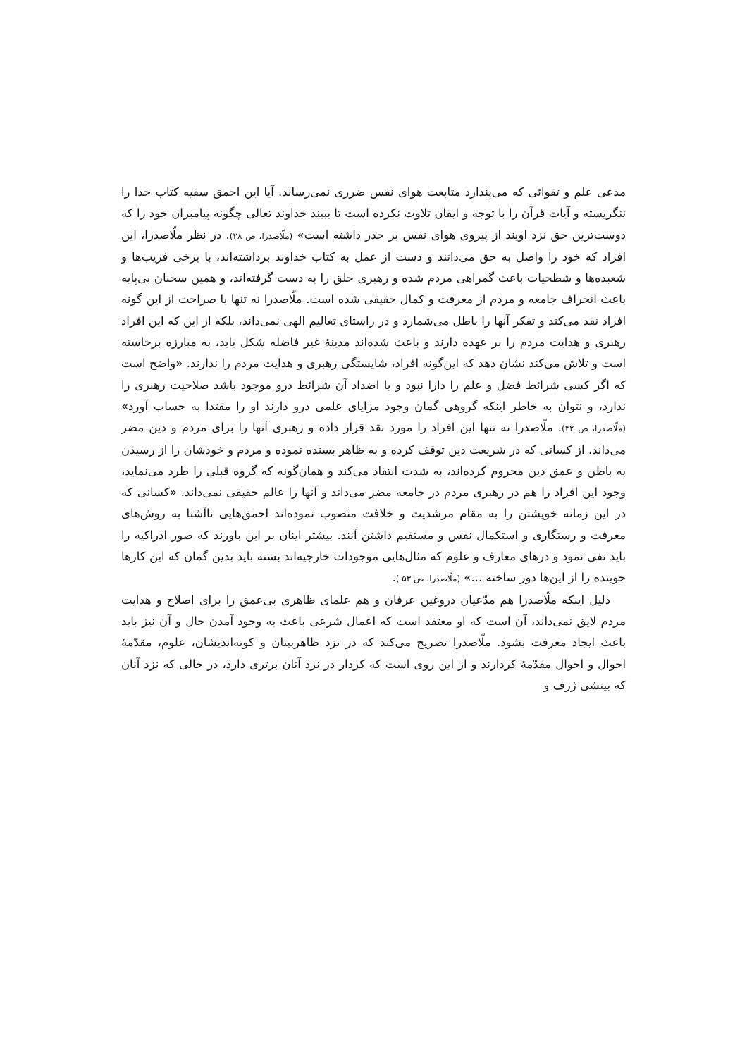مدعی علم و تقوائی که می‌پندارد متابعت هوای نفس ضرری نمی‌رساند. آیا این احمق سفیه کتاب خدا را ننگریسته و آیات قرآن را با توجه و ایقان تلاوت نکرده است تا ببیند خداوند تعالی چگونه پیامبران خود را که دوست‌ترین حق نزد اویند از پیروی هوای نفس بر حذر داشته است» (ملّاصدرا، ص ۲۸). در نظر ملّاصدرا، این افراد که خود را واصل به حق می‌دانند و دست از عمل به کتاب خداوند برداشته‌اند، با برخی فریب‌ها و شعبده‌ها و شطحیات باعث گمراهی مردم شده و رهبری خلق را به دست گرفته‌اند، و همین سخنان بی‌پایه باعث انحراف جامعه و مردم از معرفت و کمال حقیقی شده است. ملّاصدرا نه تنها با صراحت از این گونه افراد نقد می‌کند و تفکر آنها را باطل می‌شمارد و در راستای تعالیم الهی نمی‌داند، بلکه از این که این افراد رهبری و هدایت مردم را بر عهده دارند و باعث شده‌اند مدینهٔ غیر فاضله شکل یابد، به مبارزه برخاسته است و تلاش می‌کند نشان دهد که این‌گونه افراد، شایستگی رهبری و هدایت مردم را ندارند. «واضح است که اگر کسی شرائط فضل و علم را دارا نبود و یا اضداد آن شرائط درو موجود باشد صلاحیت رهبری را ندارد، و نتوان به خاطر اینکه گروهی گمان وجود مزایای علمی درو دارند او را مقتدا به حساب آورد» (ملّاصدرا، ص ۴۲). ملّاصدرا نه تنها این افراد را مورد نقد قرار داده و رهبری آنها را برای مردم و دین مضر می‌داند، از کسانی که در شریعت دین توقف کرده و به ظاهر بسنده نموده و مردم و خودشان را از رسیدن به باطن و عمق دین محروم کرده‌اند، به شدت انتقاد می‌کند و همان‌گونه که گروه قبلی را طرد می‌نماید، وجود این افراد را هم در رهبری مردم در جامعه مضر می‌داند و آنها را عالم حقیقی نمی‌داند. «کسانی که در این زمانه خویشتن را به مقام مرشدیت و خلافت منصوب نموده‌اند احمق‌هایی ناآشنا به روش‌های معرفت و رستگاری و استکمال نفس و مستقیم داشتن آنند. بیشتر اینان بر این باورند که صور ادراکیه را باید نفی نمود و درهای معارف و علوم که مثال‌هایی موجودات خارجیه‌اند بسته باید بدین گمان که این کارها جوینده را از این‌ها دور ساخته ...» (ملّاصدرا، ص ۵۳ ).
دلیل اینکه ملّاصدرا هم مدّعیان دروغین عرفان و هم علمای ظاهری بی‌عمق را برای اصلاح و هدایت مردم لایق نمی‌داند، آن است که او معتقد است که اعمال شرعی باعث به وجود آمدن حال و آن نیز باید باعث ایجاد معرفت بشود. ملّاصدرا تصریح می‌کند که در نزد ظاهربینان و کوته‌اندیشان، علوم، مقدّمهٔ احوال و احوال مقدّمهٔ کردارند و از این روی است که کردار در نزد آنان برتری دارد، در حالی که نزد آنان که بینشی ژرف و